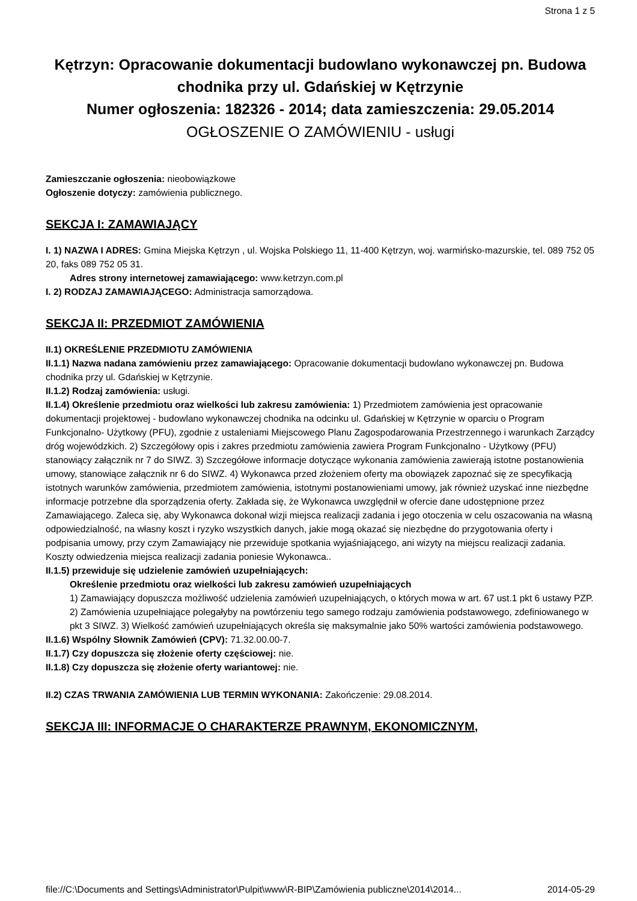Strona 1 z 5
Kętrzyn: Opracowanie dokumentacji budowlano wykonawczej pn. Budowa chodnika przy ul. Gdańskiej w Kętrzynie
Numer ogłoszenia: 182326 - 2014; data zamieszczenia: 29.05.2014
OGŁOSZENIE O ZAMÓWIENIU - usługi
Zamieszczanie ogłoszenia: nieobowiązkowe
Ogłoszenie dotyczy: zamówienia publicznego.
SEKCJA I: ZAMAWIAJĄCY
I. 1) NAZWA I ADRES: Gmina Miejska Kętrzyn , ul. Wojska Polskiego 11, 11-400 Kętrzyn, woj. warmińsko-mazurskie, tel. 089 752 05 20, faks 089 752 05 31.
Adres strony internetowej zamawiającego: www.ketrzyn.com.pl
I. 2) RODZAJ ZAMAWIAJĄCEGO: Administracja samorządowa.
SEKCJA II: PRZEDMIOT ZAMÓWIENIA
II.1) OKREŚLENIE PRZEDMIOTU ZAMÓWIENIA
II.1.1) Nazwa nadana zamówieniu przez zamawiającego: Opracowanie dokumentacji budowlano wykonawczej pn. Budowa chodnika przy ul. Gdańskiej w Kętrzynie.
II.1.2) Rodzaj zamówienia: usługi.
II.1.4) Określenie przedmiotu oraz wielkości lub zakresu zamówienia: 1) Przedmiotem zamówienia jest opracowanie dokumentacji projektowej - budowlano wykonawczej chodnika na odcinku ul. Gdańskiej w Kętrzynie w oparciu o Program Funkcjonalno- Użytkowy (PFU), zgodnie z ustaleniami Miejscowego Planu Zagospodarowania Przestrzennego i warunkach Zarządcy dróg wojewódzkich. 2) Szczegółowy opis i zakres przedmiotu zamówienia zawiera Program Funkcjonalno - Użytkowy (PFU) stanowiący załącznik nr 7 do SIWZ. 3) Szczegółowe informacje dotyczące wykonania zamówienia zawierają istotne postanowienia umowy, stanowiące załącznik nr 6 do SIWZ. 4) Wykonawca przed złożeniem oferty ma obowiązek zapoznać się ze specyfikacją istotnych warunków zamówienia, przedmiotem zamówienia, istotnymi postanowieniami umowy, jak również uzyskać inne niezbędne informacje potrzebne dla sporządzenia oferty. Zakłada się, że Wykonawca uwzględnił w ofercie dane udostępnione przez Zamawiającego. Zaleca się, aby Wykonawca dokonał wizji miejsca realizacji zadania i jego otoczenia w celu oszacowania na własną odpowiedzialność, na własny koszt i ryzyko wszystkich danych, jakie mogą okazać się niezbędne do przygotowania oferty i podpisania umowy, przy czym Zamawiający nie przewiduje spotkania wyjaśniającego, ani wizyty na miejscu realizacji zadania. Koszty odwiedzenia miejsca realizacji zadania poniesie Wykonawca..
II.1.5) przewiduje się udzielenie zamówień uzupełniających:
Określenie przedmiotu oraz wielkości lub zakresu zamówień uzupełniających
1) Zamawiający dopuszcza możliwość udzielenia zamówień uzupełniających, o których mowa w art. 67 ust.1 pkt 6 ustawy PZP. 2) Zamówienia uzupełniające polegałyby na powtórzeniu tego samego rodzaju zamówienia podstawowego, zdefiniowanego w pkt 3 SIWZ. 3) Wielkość zamówień uzupełniających określa się maksymalnie jako 50% wartości zamówienia podstawowego.
II.1.6) Wspólny Słownik Zamówień (CPV): 71.32.00.00-7.
II.1.7) Czy dopuszcza się złożenie oferty częściowej: nie.
II.1.8) Czy dopuszcza się złożenie oferty wariantowej: nie.
II.2) CZAS TRWANIA ZAMÓWIENIA LUB TERMIN WYKONANIA: Zakończenie: 29.08.2014.
SEKCJA III: INFORMACJE O CHARAKTERZE PRAWNYM, EKONOMICZNYM,
file://C:\Documents and Settings\Administrator\Pulpit\www\R-BIP\Zamówienia publiczne\2014\2014... 2014-05-29